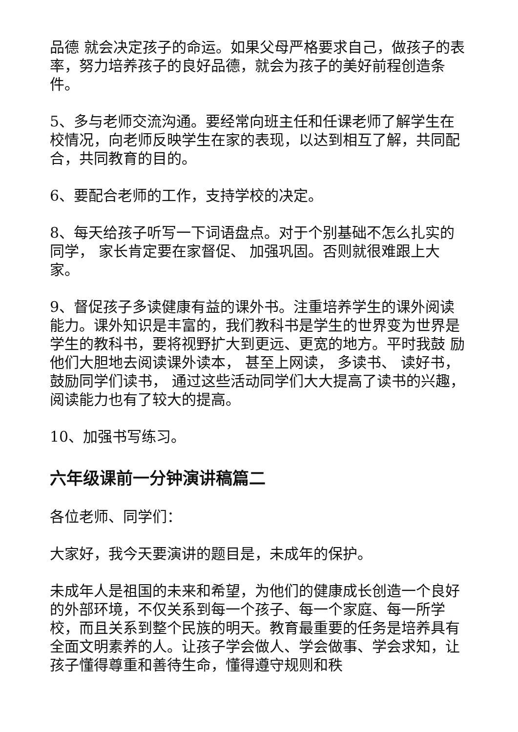品德 就会决定孩子的命运。如果父母严格要求自己，做孩子的表率，努力培养孩子的良好品德，就会为孩子的美好前程创造条件。
5、多与老师交流沟通。要经常向班主任和任课老师了解学生在校情况，向老师反映学生在家的表现，以达到相互了解，共同配合，共同教育的目的。
6、要配合老师的工作，支持学校的决定。
8、每天给孩子听写一下词语盘点。对于个别基础不怎么扎实的同学， 家长肯定要在家督促、 加强巩固。否则就很难跟上大家。
9、督促孩子多读健康有益的课外书。注重培养学生的课外阅读能力。课外知识是丰富的，我们教科书是学生的世界变为世界是学生的教科书，要将视野扩大到更远、更宽的地方。平时我鼓 励他们大胆地去阅读课外读本， 甚至上网读， 多读书、 读好书， 鼓励同学们读书， 通过这些活动同学们大大提高了读书的兴趣，阅读能力也有了较大的提高。
10、加强书写练习。
六年级课前一分钟演讲稿篇二
各位老师、同学们：
大家好，我今天要演讲的题目是，未成年的保护。
未成年人是祖国的未来和希望，为他们的健康成长创造一个良好的外部环境，不仅关系到每一个孩子、每一个家庭、每一所学校，而且关系到整个民族的明天。教育最重要的任务是培养具有全面文明素养的人。让孩子学会做人、学会做事、学会求知，让孩子懂得尊重和善待生命，懂得遵守规则和秩